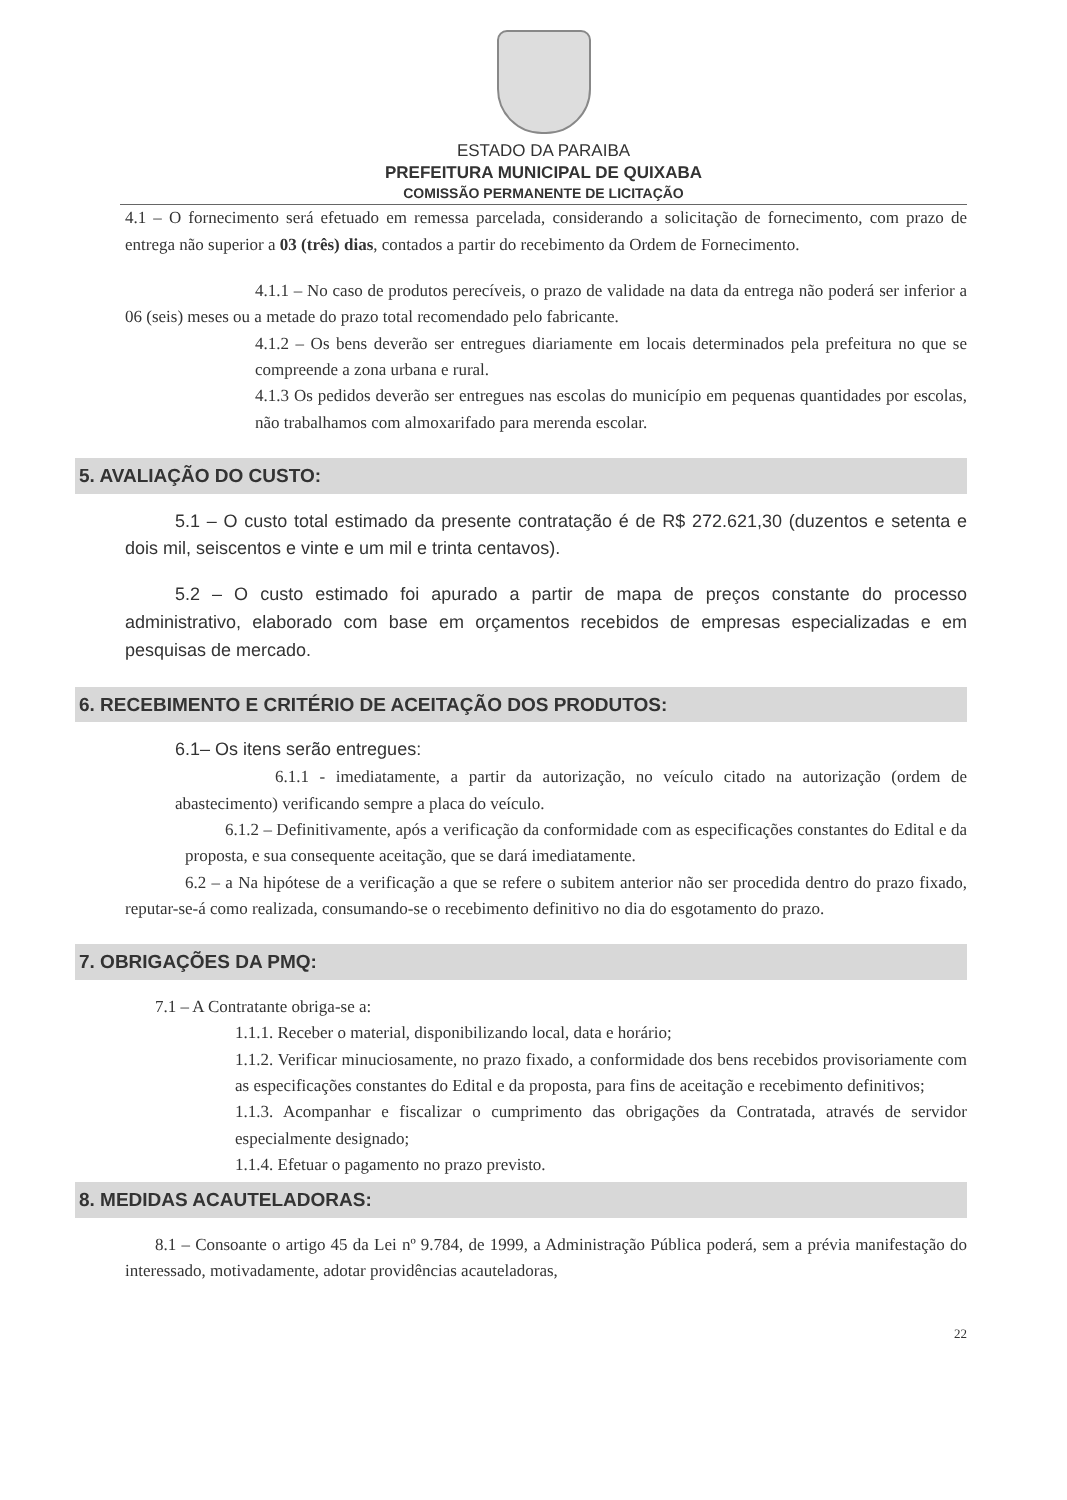ESTADO DA PARAIBA
PREFEITURA MUNICIPAL DE QUIXABA
COMISSÃO PERMANENTE DE LICITAÇÃO
4.1 – O fornecimento será efetuado em remessa parcelada, considerando a solicitação de fornecimento, com prazo de entrega não superior a 03 (três) dias, contados a partir do recebimento da Ordem de Fornecimento.
4.1.1 – No caso de produtos perecíveis, o prazo de validade na data da entrega não poderá ser inferior a 06 (seis) meses ou a metade do prazo total recomendado pelo fabricante.
4.1.2 – Os bens deverão ser entregues diariamente em locais determinados pela prefeitura no que se compreende a zona urbana e rural.
4.1.3 Os pedidos deverão ser entregues nas escolas do município em pequenas quantidades por escolas, não trabalhamos com almoxarifado para merenda escolar.
5. AVALIAÇÃO DO CUSTO:
5.1 – O custo total estimado da presente contratação é de R$ 272.621,30 (duzentos e setenta e dois mil, seiscentos e vinte e um mil e trinta centavos).
5.2 – O custo estimado foi apurado a partir de mapa de preços constante do processo administrativo, elaborado com base em orçamentos recebidos de empresas especializadas e em pesquisas de mercado.
6. RECEBIMENTO E CRITÉRIO DE ACEITAÇÃO DOS PRODUTOS:
6.1– Os itens serão entregues:
6.1.1 - imediatamente, a partir da autorização, no veículo citado na autorização (ordem de abastecimento) verificando sempre a placa do veículo.
6.1.2 – Definitivamente, após a verificação da conformidade com as especificações constantes do Edital e da proposta, e sua consequente aceitação, que se dará imediatamente.
6.2 – a Na hipótese de a verificação a que se refere o subitem anterior não ser procedida dentro do prazo fixado, reputar-se-á como realizada, consumando-se o recebimento definitivo no dia do esgotamento do prazo.
7. OBRIGAÇÕES DA PMQ:
7.1 – A Contratante obriga-se a:
1.1.1. Receber o material, disponibilizando local, data e horário;
1.1.2. Verificar minuciosamente, no prazo fixado, a conformidade dos bens recebidos provisoriamente com as especificações constantes do Edital e da proposta, para fins de aceitação e recebimento definitivos;
1.1.3. Acompanhar e fiscalizar o cumprimento das obrigações da Contratada, através de servidor especialmente designado;
1.1.4. Efetuar o pagamento no prazo previsto.
8. MEDIDAS ACAUTELADORAS:
8.1 – Consoante o artigo 45 da Lei nº 9.784, de 1999, a Administração Pública poderá, sem a prévia manifestação do interessado, motivadamente, adotar providências acauteladoras,
22